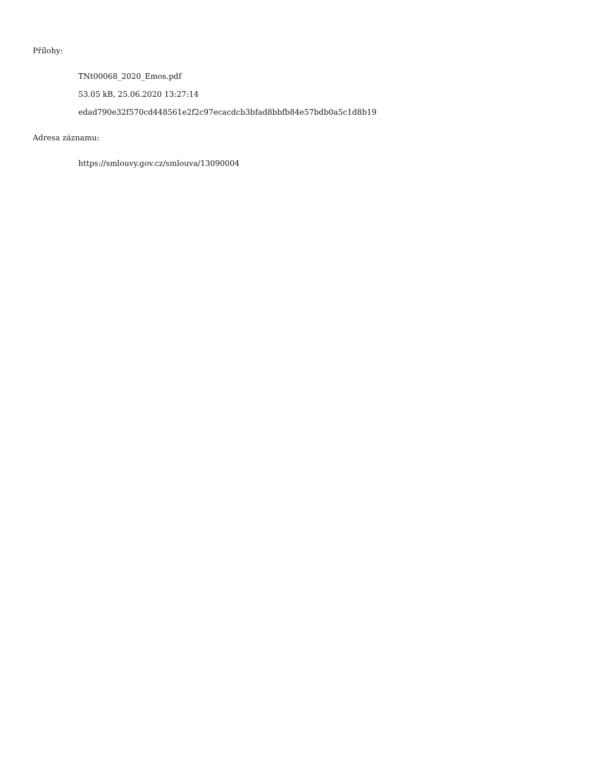Přílohy:
TNt00068_2020_Emos.pdf
53.05 kB, 25.06.2020 13:27:14
edad790e32f570cd448561e2f2c97ecacdcb3bfad8bbfb84e57bdb0a5c1d8b19
Adresa záznamu:
https://smlouvy.gov.cz/smlouva/13090004